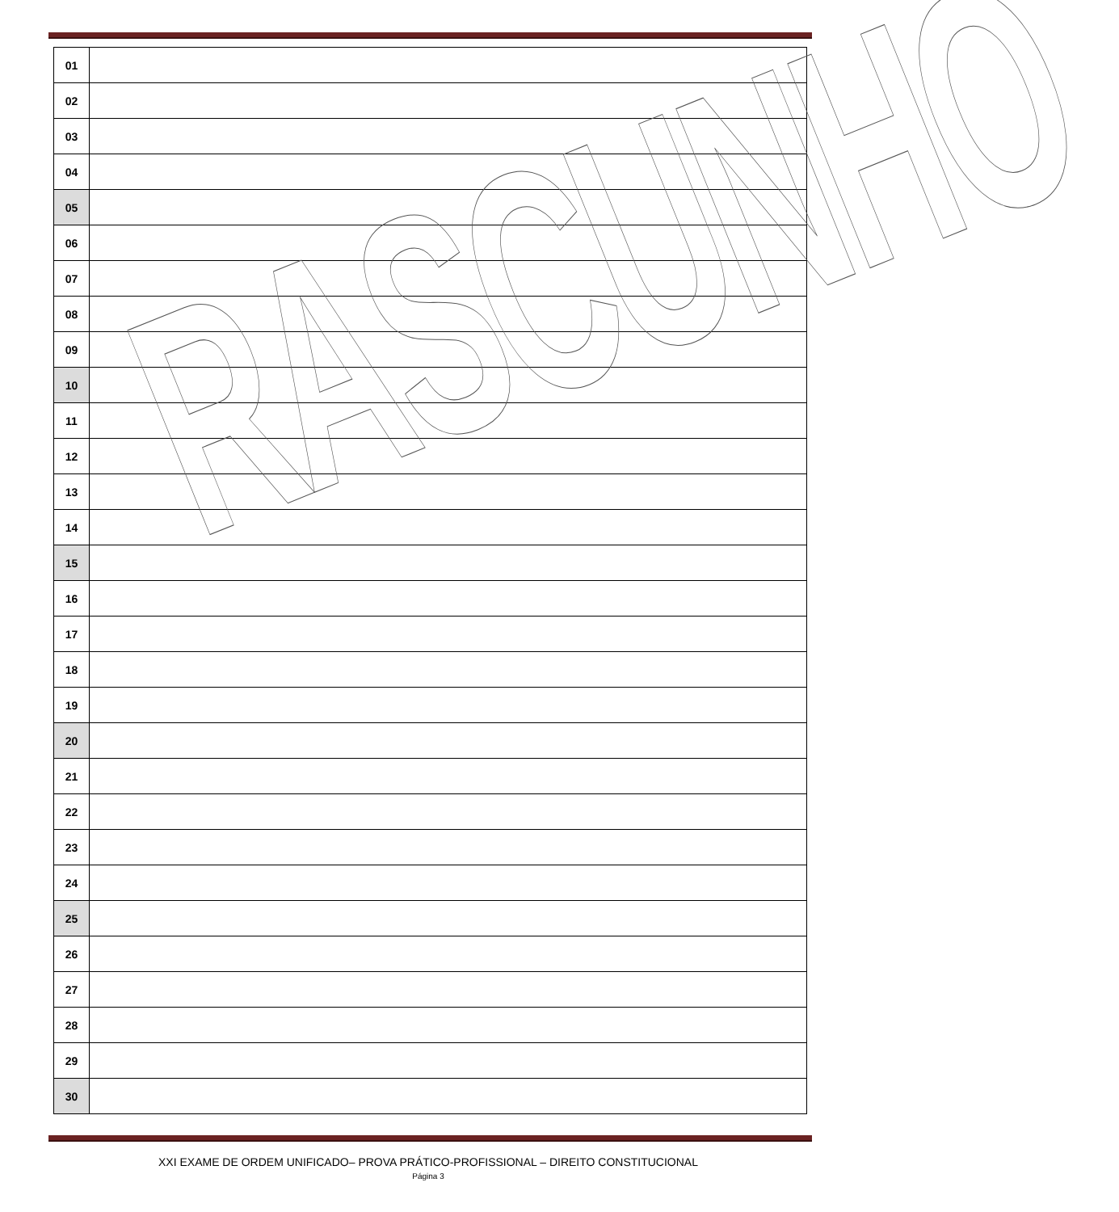| 01 | |
| 02 | |
| 03 | |
| 04 | |
| 05 | |
| 06 | |
| 07 | |
| 08 | |
| 09 | |
| 10 | |
| 11 | |
| 12 | |
| 13 | |
| 14 | |
| 15 | |
| 16 | |
| 17 | |
| 18 | |
| 19 | |
| 20 | |
| 21 | |
| 22 | |
| 23 | |
| 24 | |
| 25 | |
| 26 | |
| 27 | |
| 28 | |
| 29 | |
| 30 | |
RASCUNHO
XXI EXAME DE ORDEM UNIFICADO– PROVA PRÁTICO-PROFISSIONAL – DIREITO CONSTITUCIONAL
Página 3